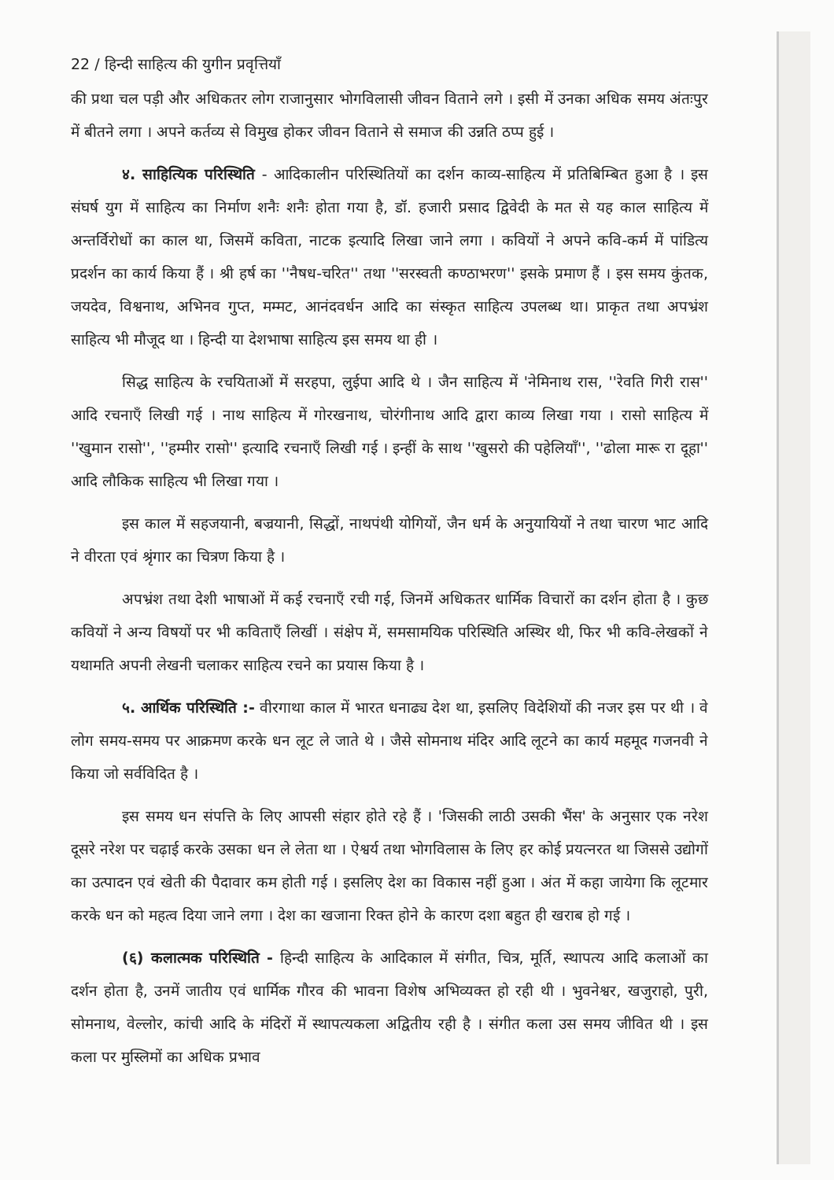22 / हिन्दी साहित्य की युगीन प्रवृत्तियाँ
की प्रथा चल पड़ी और अधिकतर लोग राजानुसार भोगविलासी जीवन विताने लगे । इसी में उनका अधिक समय अंतःपुर में बीतने लगा । अपने कर्तव्य से विमुख होकर जीवन विताने से समाज की उन्नति ठप्प हुई ।
४. साहित्यिक परिस्थिति - आदिकालीन परिस्थितियों का दर्शन काव्य-साहित्य में प्रतिबिम्बित हुआ है । इस संघर्ष युग में साहित्य का निर्माण शनैः शनैः होता गया है, डॉ. हजारी प्रसाद द्विवेदी के मत से यह काल साहित्य में अन्तर्विरोधों का काल था, जिसमें कविता, नाटक इत्यादि लिखा जाने लगा । कवियों ने अपने कवि-कर्म में पांडित्य प्रदर्शन का कार्य किया हैं । श्री हर्ष का ''नैषध-चरित'' तथा ''सरस्वती कण्ठाभरण'' इसके प्रमाण हैं । इस समय कुंतक, जयदेव, विश्वनाथ, अभिनव गुप्त, मम्मट, आनंदवर्धन आदि का संस्कृत साहित्य उपलब्ध था। प्राकृत तथा अपभ्रंश साहित्य भी मौजूद था । हिन्दी या देशभाषा साहित्य इस समय था ही ।
सिद्ध साहित्य के रचयिताओं में सरहपा, लुईपा आदि थे । जैन साहित्य में 'नेमिनाथ रास, ''रेवति गिरी रास'' आदि रचनाएँ लिखी गई । नाथ साहित्य में गोरखनाथ, चोरंगीनाथ आदि द्वारा काव्य लिखा गया । रासो साहित्य में ''खुमान रासो'', ''हम्मीर रासो'' इत्यादि रचनाएँ लिखी गई । इन्हीं के साथ ''खुसरो की पहेलियाँ'', ''ढोला मारू रा दूहा'' आदि लौकिक साहित्य भी लिखा गया ।
इस काल में सहजयानी, बज्रयानी, सिद्धों, नाथपंथी योगियों, जैन धर्म के अनुयायियों ने तथा चारण भाट आदि ने वीरता एवं श्रृंगार का चित्रण किया है ।
अपभ्रंश तथा देशी भाषाओं में कई रचनाएँ रची गई, जिनमें अधिकतर धार्मिक विचारों का दर्शन होता है । कुछ कवियों ने अन्य विषयों पर भी कविताएँ लिखीं । संक्षेप में, समसामयिक परिस्थिति अस्थिर थी, फिर भी कवि-लेखकों ने यथामति अपनी लेखनी चलाकर साहित्य रचने का प्रयास किया है ।
५. आर्थिक परिस्थिति :- वीरगाथा काल में भारत धनाढ्य देश था, इसलिए विदेशियों की नजर इस पर थी । वे लोग समय-समय पर आक्रमण करके धन लूट ले जाते थे । जैसे सोमनाथ मंदिर आदि लूटने का कार्य महमूद गजनवी ने किया जो सर्वविदित है ।
इस समय धन संपत्ति के लिए आपसी संहार होते रहे हैं । 'जिसकी लाठी उसकी भैंस' के अनुसार एक नरेश दूसरे नरेश पर चढ़ाई करके उसका धन ले लेता था । ऐश्वर्य तथा भोगविलास के लिए हर कोई प्रयत्नरत था जिससे उद्योगों का उत्पादन एवं खेती की पैदावार कम होती गई । इसलिए देश का विकास नहीं हुआ । अंत में कहा जायेगा कि लूटमार करके धन को महत्व दिया जाने लगा । देश का खजाना रिक्त होने के कारण दशा बहुत ही खराब हो गई ।
(६) कलात्मक परिस्थिति - हिन्दी साहित्य के आदिकाल में संगीत, चित्र, मूर्ति, स्थापत्य आदि कलाओं का दर्शन होता है, उनमें जातीय एवं धार्मिक गौरव की भावना विशेष अभिव्यक्त हो रही थी । भुवनेश्वर, खजुराहो, पुरी, सोमनाथ, वेल्लोर, कांची आदि के मंदिरों में स्थापत्यकला अद्वितीय रही है । संगीत कला उस समय जीवित थी । इस कला पर मुस्लिमों का अधिक प्रभाव